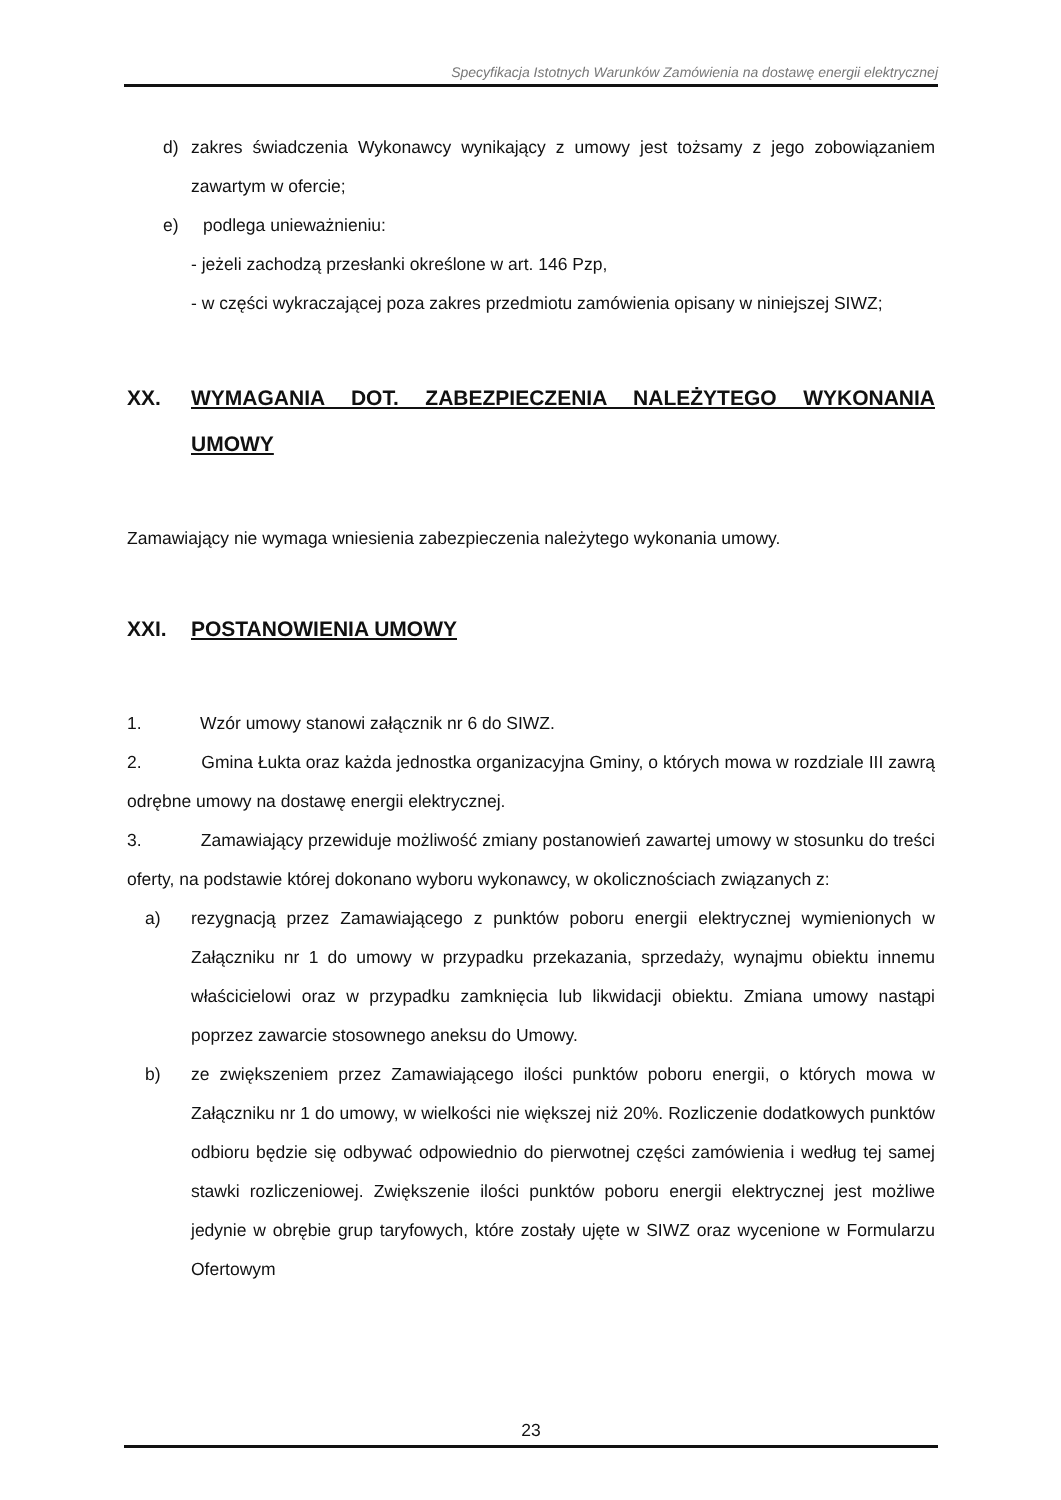Specyfikacja Istotnych Warunków Zamówienia na dostawę energii elektrycznej
d) zakres świadczenia Wykonawcy wynikający z umowy jest tożsamy z jego zobowiązaniem zawartym w ofercie;
e) podlega unieważnieniu:
- jeżeli zachodzą przesłanki określone w art. 146 Pzp,
- w części wykraczającej poza zakres przedmiotu zamówienia opisany w niniejszej SIWZ;
XX. WYMAGANIA DOT. ZABEZPIECZENIA NALEŻYTEGO WYKONANIA UMOWY
Zamawiający nie wymaga wniesienia zabezpieczenia należytego wykonania umowy.
XXI. POSTANOWIENIA UMOWY
1. Wzór umowy stanowi załącznik nr 6 do SIWZ.
2. Gmina Łukta oraz każda jednostka organizacyjna Gminy, o których mowa w rozdziale III zawrą odrębne umowy na dostawę energii elektrycznej.
3. Zamawiający przewiduje możliwość zmiany postanowień zawartej umowy w stosunku do treści oferty, na podstawie której dokonano wyboru wykonawcy, w okolicznościach związanych z:
a) rezygnacją przez Zamawiającego z punktów poboru energii elektrycznej wymienionych w Załączniku nr 1 do umowy w przypadku przekazania, sprzedaży, wynajmu obiektu innemu właścicielowi oraz w przypadku zamknięcia lub likwidacji obiektu. Zmiana umowy nastąpi poprzez zawarcie stosownego aneksu do Umowy.
b) ze zwiększeniem przez Zamawiającego ilości punktów poboru energii, o których mowa w Załączniku nr 1 do umowy, w wielkości nie większej niż 20%. Rozliczenie dodatkowych punktów odbioru będzie się odbywać odpowiednio do pierwotnej części zamówienia i według tej samej stawki rozliczeniowej. Zwiększenie ilości punktów poboru energii elektrycznej jest możliwe jedynie w obrębie grup taryfowych, które zostały ujęte w SIWZ oraz wycenione w Formularzu Ofertowym
23